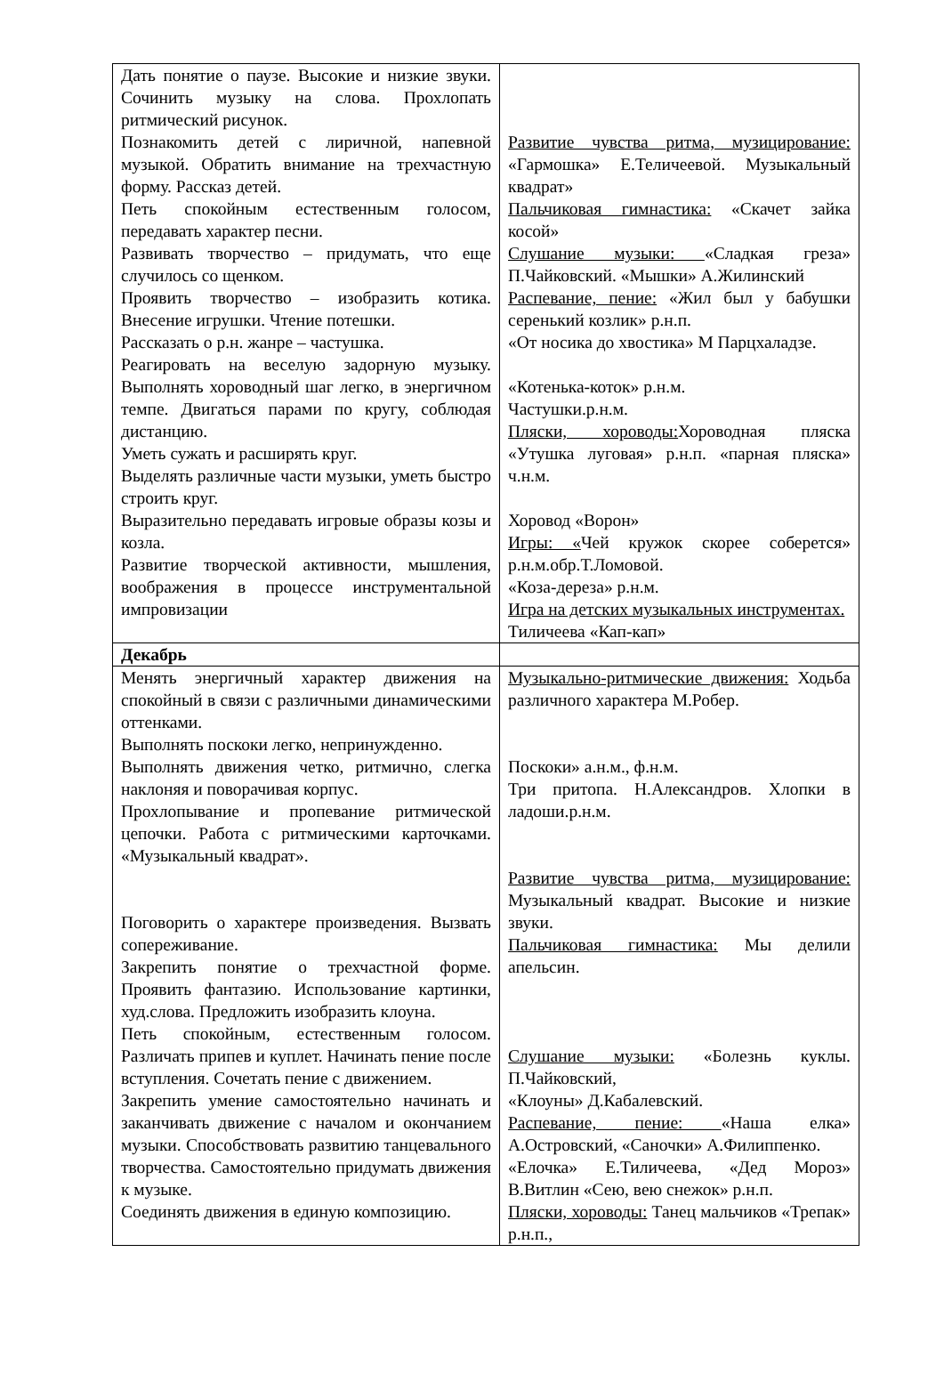| Дать понятие о паузе. Высокие и низкие звуки. Сочинить музыку на слова. Прохлопать ритмический рисунок. Познакомить детей с лиричной, напевной музыкой. Обратить внимание на трехчастную форму. Рассказ детей. Петь спокойным естественным голосом, передавать характер песни. Развивать творчество – придумать, что еще случилось со щенком. Проявить творчество – изобразить котика. Внесение игрушки. Чтение потешки. Рассказать о р.н. жанре – частушка. Реагировать на веселую задорную музыку. Выполнять хороводный шаг легко, в энергичном темпе. Двигаться парами по кругу, соблюдая дистанцию. Уметь сужать и расширять круг. Выделять различные части музыки, уметь быстро строить круг. Выразительно передавать игровые образы козы и козла. Развитие творческой активности, мышления, воображения в процессе инструментальной импровизации | Развитие чувства ритма, музицирование: «Гармошка» Е.Теличеевой. Музыкальный квадрат» Пальчиковая гимнастика: «Скачет зайка косой» Слушание музыки: «Сладкая греза» П.Чайковский. «Мышки» А.Жилинский Распевание, пение: «Жил был у бабушки серенький козлик» р.н.п. «От носика до хвостика» М Парцхаладзе. «Котенька-коток» р.н.м. Частушки.р.н.м. Пляски, хороводы: Хороводная пляска «Утушка луговая» р.н.п. «парная пляска» ч.н.м. Хоровод «Ворон» Игры: « Чей кружок скорее соберется» р.н.м.обр.Т.Ломовой. «Коза-дереза» р.н.м. Игра на детских музыкальных инструментах. Тиличеева «Кап-кап» |
| Декабрь | |
| Менять энергичный характер движения на спокойный в связи с различными динамическими оттенками. Выполнять поскоки легко, непринужденно. Выполнять движения четко, ритмично, слегка наклоняя и поворачивая корпус. Прохлопывание и пропевание ритмической цепочки. Работа с ритмическими карточками. «Музыкальный квадрат». Поговорить о характере произведения. Вызвать сопереживание. Закрепить понятие о трехчастной форме. Проявить фантазию. Использование картинки, худ.слова. Предложить изобразить клоуна. Петь спокойным, естественным голосом. Различать припев и куплет. Начинать пение после вступления. Сочетать пение с движением. Закрепить умение самостоятельно начинать и заканчивать движение с началом и окончанием музыки. Способствовать развитию танцевального творчества. Самостоятельно придумать движения к музыке. Соединять движения в единую композицию. | Музыкально-ритмические движения: Ходьба различного характера М.Робер. Поскоки» а.н.м., ф.н.м. Три притопа. Н.Александров. Хлопки в ладоши.р.н.м. Развитие чувства ритма, музицирование: Музыкальный квадрат. Высокие и низкие звуки. Пальчиковая гимнастика: Мы делили апельсин. Слушание музыки: «Болезнь куклы. П.Чайковский, «Клоуны» Д.Кабалевский. Распевание, пение: «Наша елка» А.Островский, «Саночки» А.Филиппенко. «Елочка» Е.Тиличеева, «Дед Мороз» В.Витлин «Сею, вею снежок» р.н.п. Пляски, хороводы: Танец мальчиков «Трепак» р.н.п., |